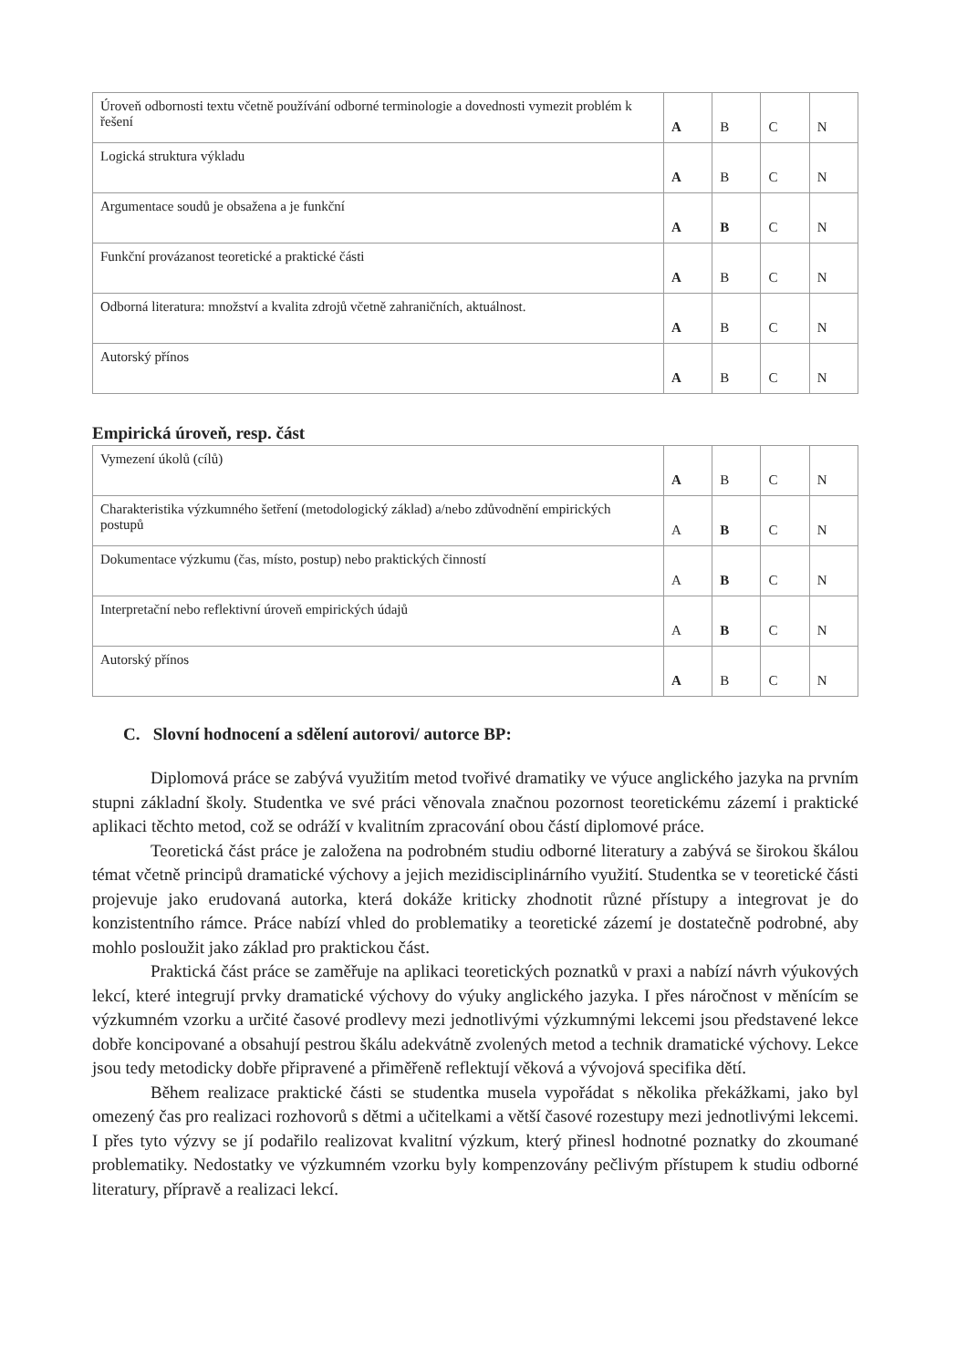| Úroveň odbornosti textu včetně používání odborné terminologie a dovednosti vymezit problém k řešení | A | B | C | N |
| Logická struktura výkladu | A | B | C | N |
| Argumentace soudů je obsažena a je funkční | A | B | C | N |
| Funkční provázanost teoretické a praktické části | A | B | C | N |
| Odborná literatura: množství a kvalita zdrojů včetně zahraničních, aktuálnost. | A | B | C | N |
| Autorský přínos | A | B | C | N |
Empirická úroveň, resp. část
| Vymezení úkolů (cílů) | A | B | C | N |
| Charakteristika výzkumného šetření (metodologický základ) a/nebo zdůvodnění empirických postupů | A | B | C | N |
| Dokumentace výzkumu (čas, místo, postup) nebo praktických činností | A | B | C | N |
| Interpretační nebo reflektivní úroveň empirických údajů | A | B | C | N |
| Autorský přínos | A | B | C | N |
C. Slovní hodnocení a sdělení autorovi/ autorce BP:
Diplomová práce se zabývá využitím metod tvořivé dramatiky ve výuce anglického jazyka na prvním stupni základní školy. Studentka ve své práci věnovala značnou pozornost teoretickému zázemí i praktické aplikaci těchto metod, což se odráží v kvalitním zpracování obou částí diplomové práce.
Teoretická část práce je založena na podrobném studiu odborné literatury a zabývá se širokou škálou témat včetně principů dramatické výchovy a jejich mezidisciplinárního využití. Studentka se v teoretické části projevuje jako erudovaná autorka, která dokáže kriticky zhodnotit různé přístupy a integrovat je do konzistentního rámce. Práce nabízí vhled do problematiky a teoretické zázemí je dostatečně podrobné, aby mohlo posloužit jako základ pro praktickou část.
Praktická část práce se zaměřuje na aplikaci teoretických poznatků v praxi a nabízí návrh výukových lekcí, které integrují prvky dramatické výchovy do výuky anglického jazyka. I přes náročnost v měnícím se výzkumném vzorku a určité časové prodlevy mezi jednotlivými výzkumnými lekcemi jsou představené lekce dobře koncipované a obsahují pestrou škálu adekvátně zvolených metod a technik dramatické výchovy. Lekce jsou tedy metodicky dobře připravené a přiměřeně reflektují věková a vývojová specifika dětí.
Během realizace praktické části se studentka musela vypořádat s několika překážkami, jako byl omezený čas pro realizaci rozhovorů s dětmi a učitelkami a větší časové rozestupy mezi jednotlivými lekcemi. I přes tyto výzvy se jí podařilo realizovat kvalitní výzkum, který přinesl hodnotné poznatky do zkoumané problematiky. Nedostatky ve výzkumném vzorku byly kompenzovány pečlivým přístupem k studiu odborné literatury, přípravě a realizaci lekcí.